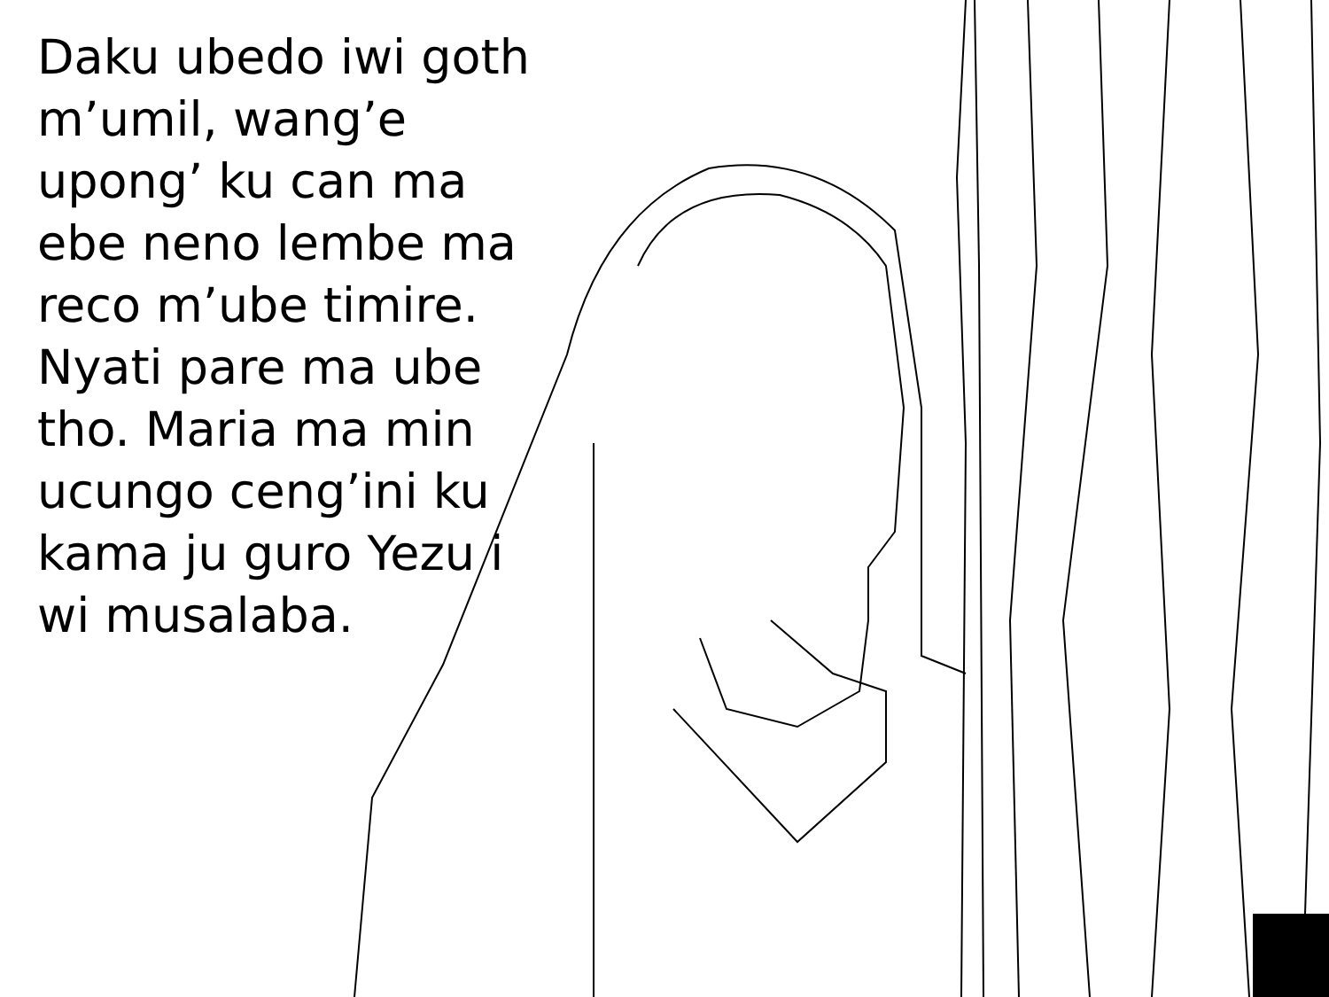Daku ubedo iwi goth m’umil, wang’e upong’ ku can ma ebe neno lembe ma reco m’ube timire. Nyati pare ma ube tho. Maria ma min ucungo ceng’ini ku kama ju guro Yezu i wi musalaba.